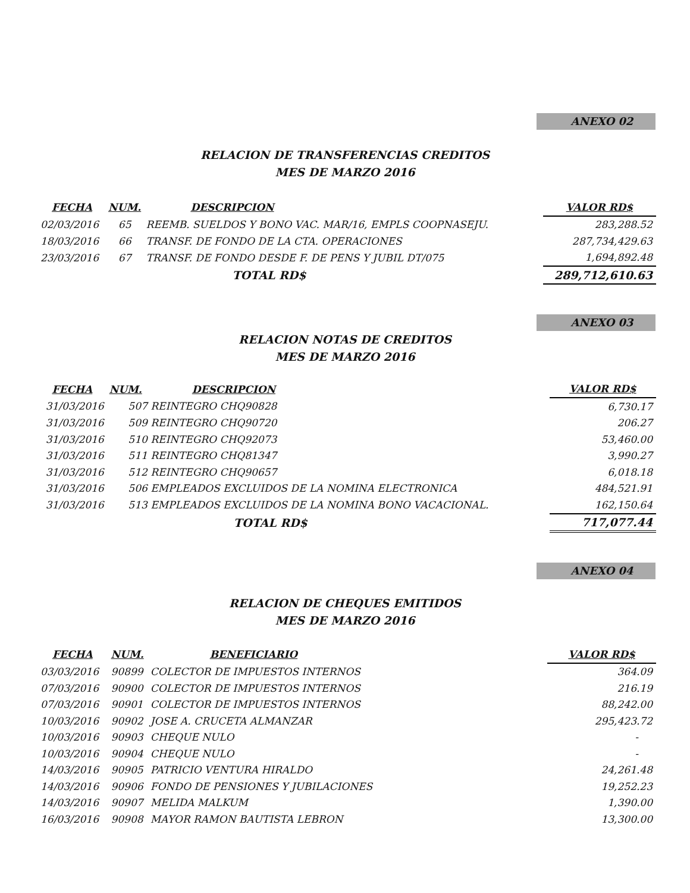ANEXO 02
RELACION DE TRANSFERENCIAS CREDITOS
MES DE MARZO 2016
| FECHA | NUM. | DESCRIPCION | | VALOR RD$ |
| --- | --- | --- | --- | --- |
| 02/03/2016 | 65 | REEMB. SUELDOS Y BONO VAC. MAR/16, EMPLS COOPNASEJU. | | 283,288.52 |
| 18/03/2016 | 66 | TRANSF. DE FONDO DE LA CTA. OPERACIONES | | 287,734,429.63 |
| 23/03/2016 | 67 | TRANSF. DE FONDO DESDE F. DE PENS Y JUBIL DT/075 | | 1,694,892.48 |
| | | TOTAL RD$ | | 289,712,610.63 |
ANEXO 03
RELACION NOTAS DE CREDITOS
MES DE MARZO 2016
| FECHA | NUM. | DESCRIPCION | | VALOR RD$ |
| --- | --- | --- | --- | --- |
| 31/03/2016 | 507 | REINTEGRO CHQ90828 | | 6,730.17 |
| 31/03/2016 | 509 | REINTEGRO CHQ90720 | | 206.27 |
| 31/03/2016 | 510 | REINTEGRO CHQ92073 | | 53,460.00 |
| 31/03/2016 | 511 | REINTEGRO CHQ81347 | | 3,990.27 |
| 31/03/2016 | 512 | REINTEGRO CHQ90657 | | 6,018.18 |
| 31/03/2016 | 506 | EMPLEADOS EXCLUIDOS DE LA NOMINA ELECTRONICA | | 484,521.91 |
| 31/03/2016 | 513 | EMPLEADOS EXCLUIDOS DE LA NOMINA BONO VACACIONAL. | | 162,150.64 |
| | | TOTAL RD$ | | 717,077.44 |
ANEXO 04
RELACION DE CHEQUES EMITIDOS
MES DE MARZO 2016
| FECHA | NUM. | BENEFICIARIO | | VALOR RD$ |
| --- | --- | --- | --- | --- |
| 03/03/2016 | 90899 | COLECTOR DE IMPUESTOS INTERNOS | | 364.09 |
| 07/03/2016 | 90900 | COLECTOR DE IMPUESTOS INTERNOS | | 216.19 |
| 07/03/2016 | 90901 | COLECTOR DE IMPUESTOS INTERNOS | | 88,242.00 |
| 10/03/2016 | 90902 | JOSE A. CRUCETA ALMANZAR | | 295,423.72 |
| 10/03/2016 | 90903 | CHEQUE NULO | | - |
| 10/03/2016 | 90904 | CHEQUE NULO | | - |
| 14/03/2016 | 90905 | PATRICIO VENTURA HIRALDO | | 24,261.48 |
| 14/03/2016 | 90906 | FONDO DE PENSIONES Y JUBILACIONES | | 19,252.23 |
| 14/03/2016 | 90907 | MELIDA MALKUM | | 1,390.00 |
| 16/03/2016 | 90908 | MAYOR RAMON BAUTISTA LEBRON | | 13,300.00 |